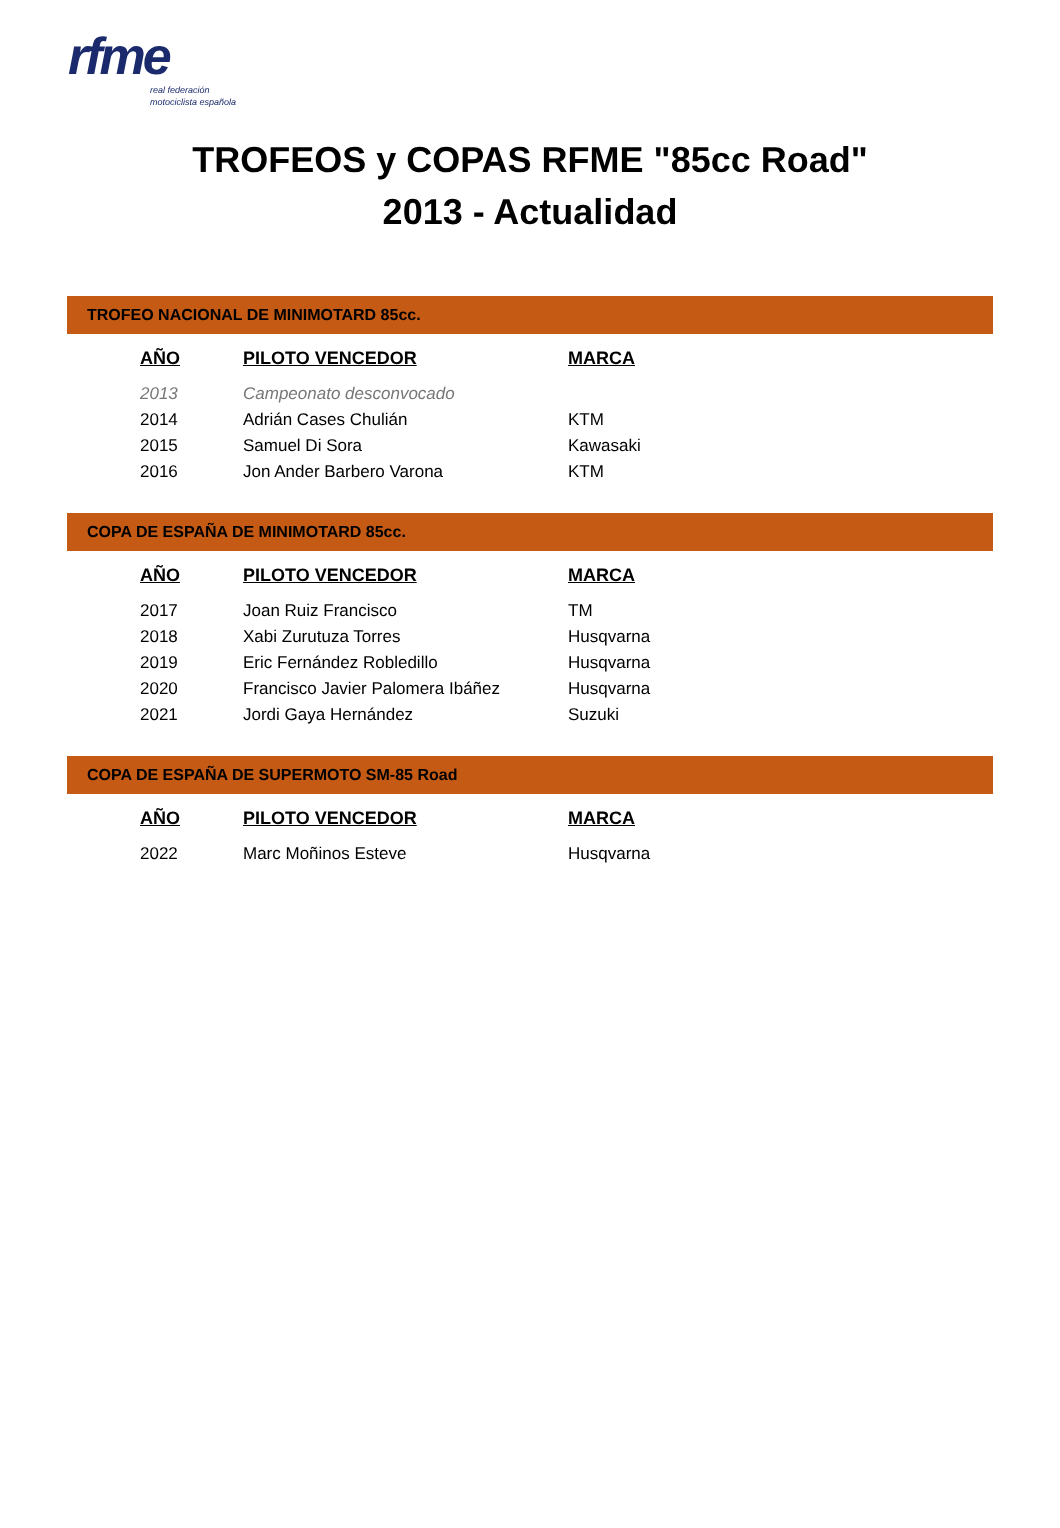rfme
real federación
motociclista española
TROFEOS y COPAS RFME "85cc Road"
2013 - Actualidad
TROFEO NACIONAL DE MINIMOTARD 85cc.
| AÑO | PILOTO VENCEDOR | MARCA |
| --- | --- | --- |
| 2013 | Campeonato desconvocado | |
| 2014 | Adrián Cases Chulián | KTM |
| 2015 | Samuel Di Sora | Kawasaki |
| 2016 | Jon Ander Barbero Varona | KTM |
COPA DE ESPAÑA DE MINIMOTARD 85cc.
| AÑO | PILOTO VENCEDOR | MARCA |
| --- | --- | --- |
| 2017 | Joan Ruiz Francisco | TM |
| 2018 | Xabi Zurutuza Torres | Husqvarna |
| 2019 | Eric Fernández Robledillo | Husqvarna |
| 2020 | Francisco Javier Palomera Ibáñez | Husqvarna |
| 2021 | Jordi Gaya Hernández | Suzuki |
COPA DE ESPAÑA DE SUPERMOTO SM-85 Road
| AÑO | PILOTO VENCEDOR | MARCA |
| --- | --- | --- |
| 2022 | Marc Moñinos Esteve | Husqvarna |